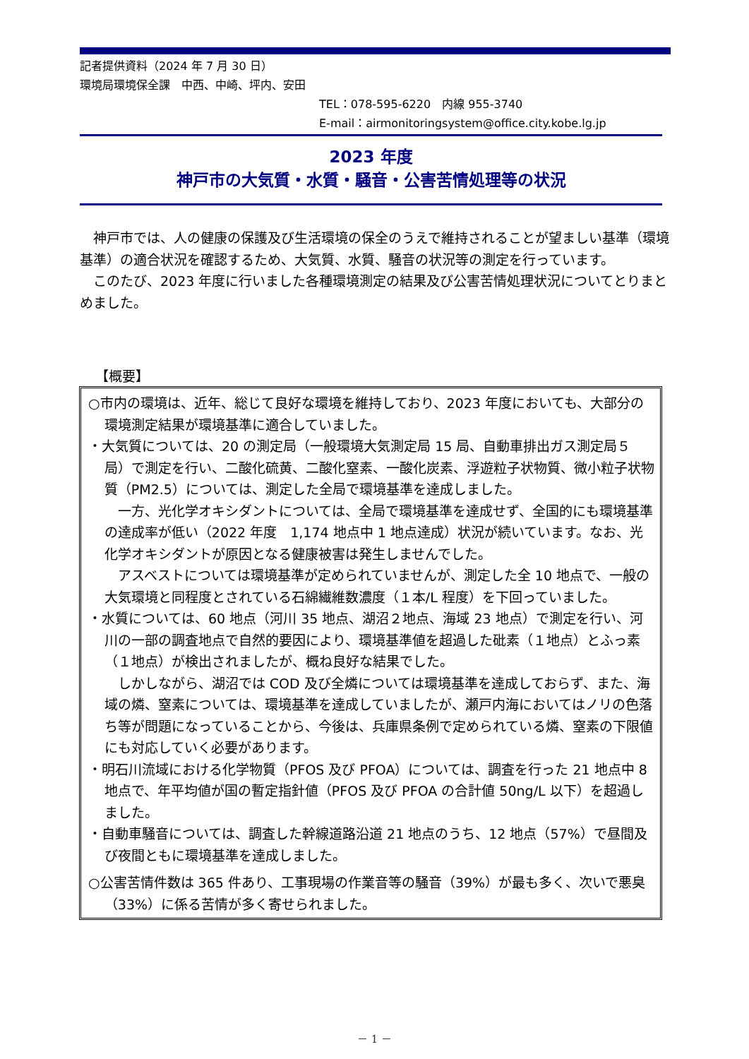記者提供資料（2024 年 7 月 30 日）
環境局環境保全課　中西、中崎、坪内、安田
TEL：078-595-6220　内線 955-3740
E-mail：airmonitoringsystem@office.city.kobe.lg.jp
2023 年度
神戸市の大気質・水質・騒音・公害苦情処理等の状況
神戸市では、人の健康の保護及び生活環境の保全のうえで維持されることが望ましい基準（環境基準）の適合状況を確認するため、大気質、水質、騒音の状況等の測定を行っています。
このたび、2023 年度に行いました各種環境測定の結果及び公害苦情処理状況についてとりまとめました。
【概要】
○市内の環境は、近年、総じて良好な環境を維持しており、2023 年度においても、大部分の環境測定結果が環境基準に適合していました。
・大気質については、20 の測定局（一般環境大気測定局 15 局、自動車排出ガス測定局５局）で測定を行い、二酸化硫黄、二酸化窒素、一酸化炭素、浮遊粒子状物質、微小粒子状物質（PM2.5）については、測定した全局で環境基準を達成しました。
一方、光化学オキシダントについては、全局で環境基準を達成せず、全国的にも環境基準の達成率が低い（2022 年度　1,174 地点中 1 地点達成）状況が続いています。なお、光化学オキシダントが原因となる健康被害は発生しませんでした。
アスベストについては環境基準が定められていませんが、測定した全 10 地点で、一般の大気環境と同程度とされている石綿繊維数濃度（１本/L 程度）を下回っていました。
・水質については、60 地点（河川 35 地点、湖沼２地点、海域 23 地点）で測定を行い、河川の一部の調査地点で自然的要因により、環境基準値を超過した砒素（１地点）とふっ素（１地点）が検出されましたが、概ね良好な結果でした。
しかしながら、湖沼では COD 及び全燐については環境基準を達成しておらず、また、海域の燐、窒素については、環境基準を達成していましたが、瀬戸内海においてはノリの色落ち等が問題になっていることから、今後は、兵庫県条例で定められている燐、窒素の下限値にも対応していく必要があります。
・明石川流域における化学物質（PFOS 及び PFOA）については、調査を行った 21 地点中 8 地点で、年平均値が国の暫定指針値（PFOS 及び PFOA の合計値 50ng/L 以下）を超過しました。
・自動車騒音については、調査した幹線道路沿道 21 地点のうち、12 地点（57%）で昼間及び夜間ともに環境基準を達成しました。
○公害苦情件数は 365 件あり、工事現場の作業音等の騒音（39%）が最も多く、次いで悪臭（33%）に係る苦情が多く寄せられました。
－ 1 －